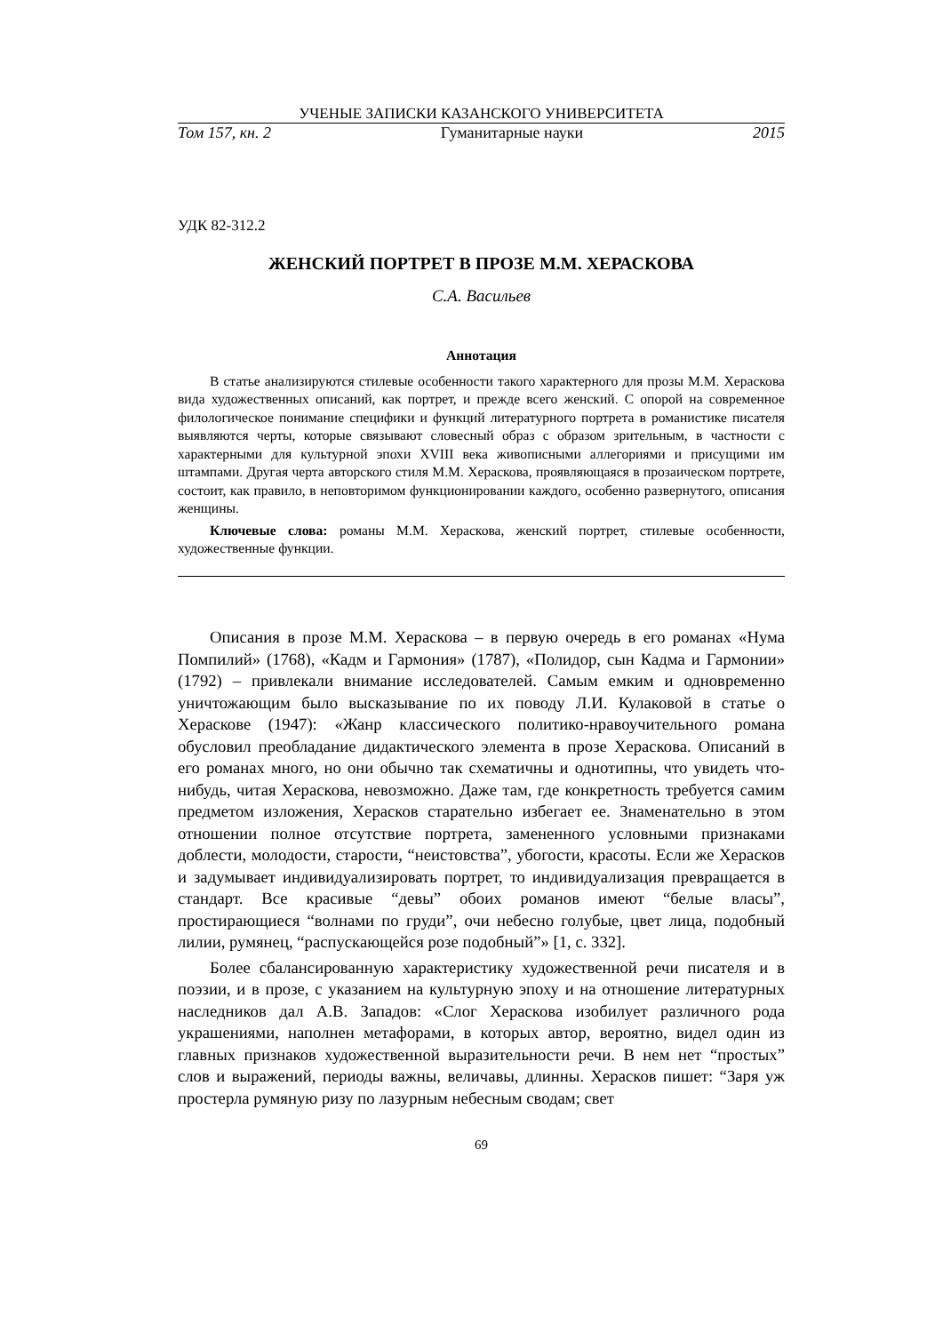УЧЕНЫЕ ЗАПИСКИ КАЗАНСКОГО УНИВЕРСИТЕТА
Том 157, кн. 2 Гуманитарные науки 2015
УДК 82-312.2
ЖЕНСКИЙ ПОРТРЕТ В ПРОЗЕ М.М. ХЕРАСКОВА
С.А. Васильев
Аннотация
В статье анализируются стилевые особенности такого характерного для прозы М.М. Хераскова вида художественных описаний, как портрет, и прежде всего женский. С опорой на современное филологическое понимание специфики и функций литературного портрета в романистике писателя выявляются черты, которые связывают словесный образ с образом зрительным, в частности с характерными для культурной эпохи XVIII века живописными аллегориями и присущими им штампами. Другая черта авторского стиля М.М. Хераскова, проявляющаяся в прозаическом портрете, состоит, как правило, в неповторимом функционировании каждого, особенно развернутого, описания женщины.
Ключевые слова: романы М.М. Хераскова, женский портрет, стилевые особенности, художественные функции.
Описания в прозе М.М. Хераскова – в первую очередь в его романах «Нума Помпилий» (1768), «Кадм и Гармония» (1787), «Полидор, сын Кадма и Гармонии» (1792) – привлекали внимание исследователей. Самым емким и одновременно уничтожающим было высказывание по их поводу Л.И. Кулаковой в статье о Хераскове (1947): «Жанр классического политико-нравоучительного романа обусловил преобладание дидактического элемента в прозе Хераскова. Описаний в его романах много, но они обычно так схематичны и однотипны, что увидеть что-нибудь, читая Хераскова, невозможно. Даже там, где конкретность требуется самим предметом изложения, Херасков старательно избегает ее. Знаменательно в этом отношении полное отсутствие портрета, замененного условными признаками доблести, молодости, старости, “неистовства”, убогости, красоты. Если же Херасков и задумывает индивидуализировать портрет, то индивидуализация превращается в стандарт. Все красивые “девы” обоих романов имеют “белые власы”, простирающиеся “волнами по груди”, очи небесно голубые, цвет лица, подобный лилии, румянец, “распускающейся розе подобный”» [1, с. 332].
Более сбалансированную характеристику художественной речи писателя и в поэзии, и в прозе, с указанием на культурную эпоху и на отношение литературных наследников дал А.В. Западов: «Слог Хераскова изобилует различного рода украшениями, наполнен метафорами, в которых автор, вероятно, видел один из главных признаков художественной выразительности речи. В нем нет “простых” слов и выражений, периоды важны, величавы, длинны. Херасков пишет: “Заря уж простерла румяную ризу по лазурным небесным сводам; свет
69